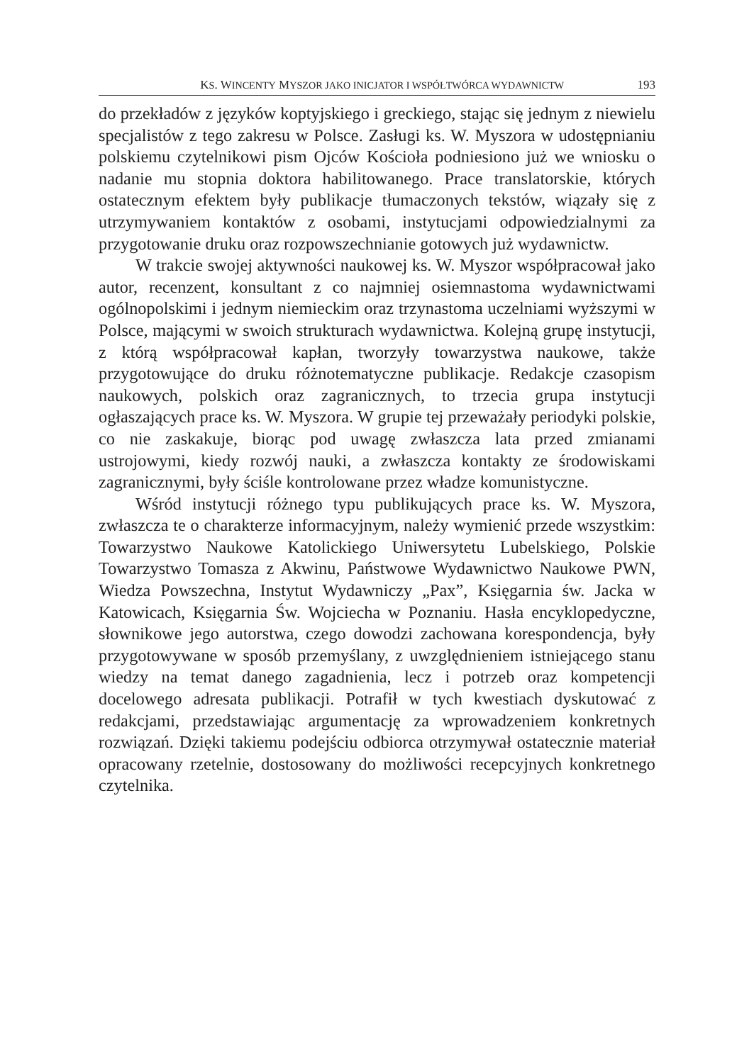KS. WINCENTY MYSZOR JAKO INICJATOR I WSPÓŁTWÓRCA WYDAWNICTW 193
do przekładów z języków koptyjskiego i greckiego, stając się jednym z niewielu specjalistów z tego zakresu w Polsce. Zasługi ks. W. Myszora w udostępnianiu polskiemu czytelnikowi pism Ojców Kościoła podniesiono już we wniosku o nadanie mu stopnia doktora habilitowanego. Prace translatorskie, których ostatecznym efektem były publikacje tłumaczonych tekstów, wiązały się z utrzymywaniem kontaktów z osobami, instytucjami odpowiedzialnymi za przygotowanie druku oraz rozpowszechnianie gotowych już wydawnictw.
W trakcie swojej aktywności naukowej ks. W. Myszor współpracował jako autor, recenzent, konsultant z co najmniej osiemnastoma wydawnictwami ogólnopolskimi i jednym niemieckim oraz trzynastoma uczelniami wyższymi w Polsce, mającymi w swoich strukturach wydawnictwa. Kolejną grupę instytucji, z którą współpracował kapłan, tworzyły towarzystwa naukowe, także przygotowujące do druku różnotematyczne publikacje. Redakcje czasopism naukowych, polskich oraz zagranicznych, to trzecia grupa instytucji ogłaszających prace ks. W. Myszora. W grupie tej przeważały periodyki polskie, co nie zaskakuje, biorąc pod uwagę zwłaszcza lata przed zmianami ustrojowymi, kiedy rozwój nauki, a zwłaszcza kontakty ze środowiskami zagranicznymi, były ściśle kontrolowane przez władze komunistyczne.
Wśród instytucji różnego typu publikujących prace ks. W. Myszora, zwłaszcza te o charakterze informacyjnym, należy wymienić przede wszystkim: Towarzystwo Naukowe Katolickiego Uniwersytetu Lubelskiego, Polskie Towarzystwo Tomasza z Akwinu, Państwowe Wydawnictwo Naukowe PWN, Wiedza Powszechna, Instytut Wydawniczy „Pax”, Księgarnia św. Jacka w Katowicach, Księgarnia Św. Wojciecha w Poznaniu. Hasła encyklopedyczne, słownikowe jego autorstwa, czego dowodzi zachowana korespondencja, były przygotowywane w sposób przemyślany, z uwzględnieniem istniejącego stanu wiedzy na temat danego zagadnienia, lecz i potrzeb oraz kompetencji docelowego adresata publikacji. Potrafił w tych kwestiach dyskutować z redakcjami, przedstawiając argumentację za wprowadzeniem konkretnych rozwiązań. Dzięki takiemu podejściu odbiorca otrzymywał ostatecznie materiał opracowany rzetelnie, dostosowany do możliwości recepcyjnych konkretnego czytelnika.